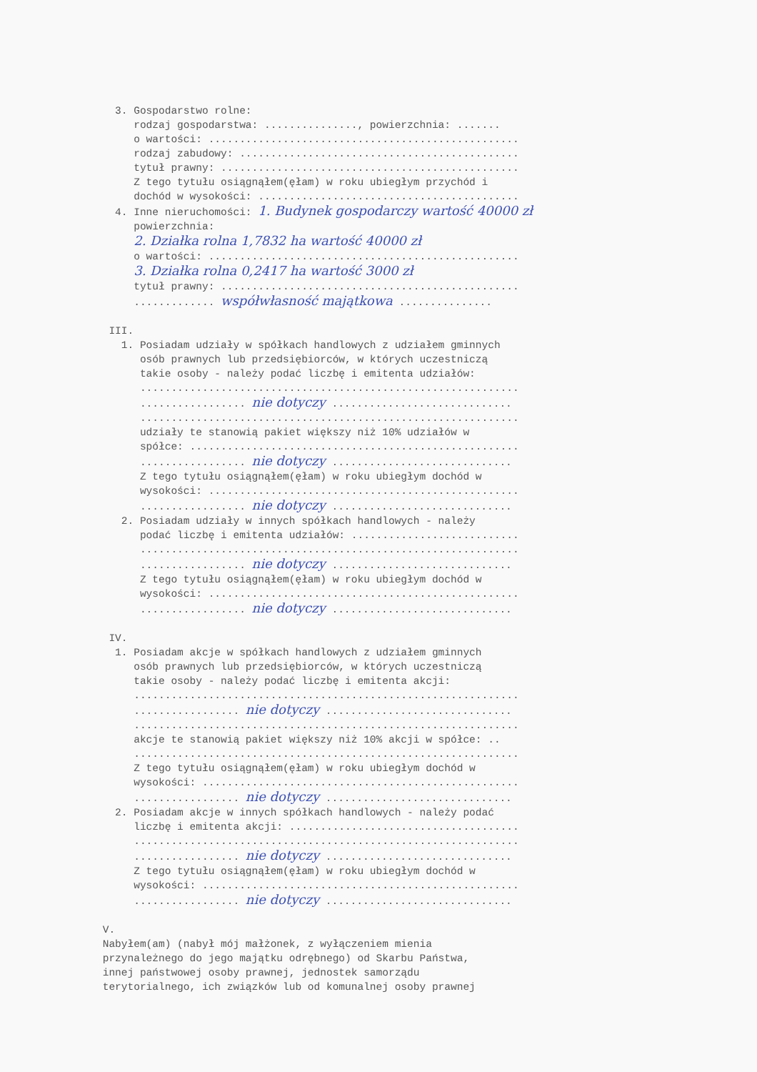3. Gospodarstwo rolne: rodzaj gospodarstwa: ..............., powierzchnia: ....... o wartości: .................................................. rodzaj zabudowy: ............................................. tytuł prawny: ................................................ Z tego tytułu osiągnąłem(ęłam) w roku ubiegłym przychód i dochód w wysokości: .......................................... 4. Inne nieruchomości: 1. Budynek gospodarczy wartość 40000 zł powierzchnia: 2. Działka rolna 1,7832 ha wartość 40000 zł o wartości: .................................................. 3. Działka rolna 0,2417 ha wartość 3000 zł tytuł prawny: ................................................ ............. współwłasność majątkowa ............... III. 1. Posiadam udziały w spółkach handlowych z udziałem gminnych osób prawnych lub przedsiębiorców, w których uczestniczą takie osoby - należy podać liczbę i emitenta udziałów: ............................................................. ................. nie dotyczy ............................. ............................................................. udziały te stanowią pakiet większy niż 10% udziałów w spółce: ..................................................... ................. nie dotyczy ............................. Z tego tytułu osiągnąłem(ęłam) w roku ubiegłym dochód w wysokości: .................................................. ................. nie dotyczy ............................. 2. Posiadam udziały w innych spółkach handlowych - należy podać liczbę i emitenta udziałów: ........................... ............................................................. ................. nie dotyczy ............................. Z tego tytułu osiągnąłem(ęłam) w roku ubiegłym dochód w wysokości: .................................................. ................. nie dotyczy ............................. IV. 1. Posiadam akcje w spółkach handlowych z udziałem gminnych osób prawnych lub przedsiębiorców, w których uczestniczą takie osoby - należy podać liczbę i emitenta akcji: .............................................................. ................. nie dotyczy .............................. .............................................................. akcje te stanowią pakiet większy niż 10% akcji w spółce: .. .............................................................. Z tego tytułu osiągnąłem(ęłam) w roku ubiegłym dochód w wysokości: ................................................... ................. nie dotyczy .............................. 2. Posiadam akcje w innych spółkach handlowych - należy podać liczbę i emitenta akcji: ..................................... .............................................................. ................. nie dotyczy .............................. Z tego tytułu osiągnąłem(ęłam) w roku ubiegłym dochód w wysokości: ................................................... ................. nie dotyczy .............................. V. Nabyłem(am) (nabył mój małżonek, z wyłączeniem mienia przynależnego do jego majątku odrębnego) od Skarbu Państwa, innej państwowej osoby prawnej, jednostek samorządu terytorialnego, ich związków lub od komunalnej osoby prawnej